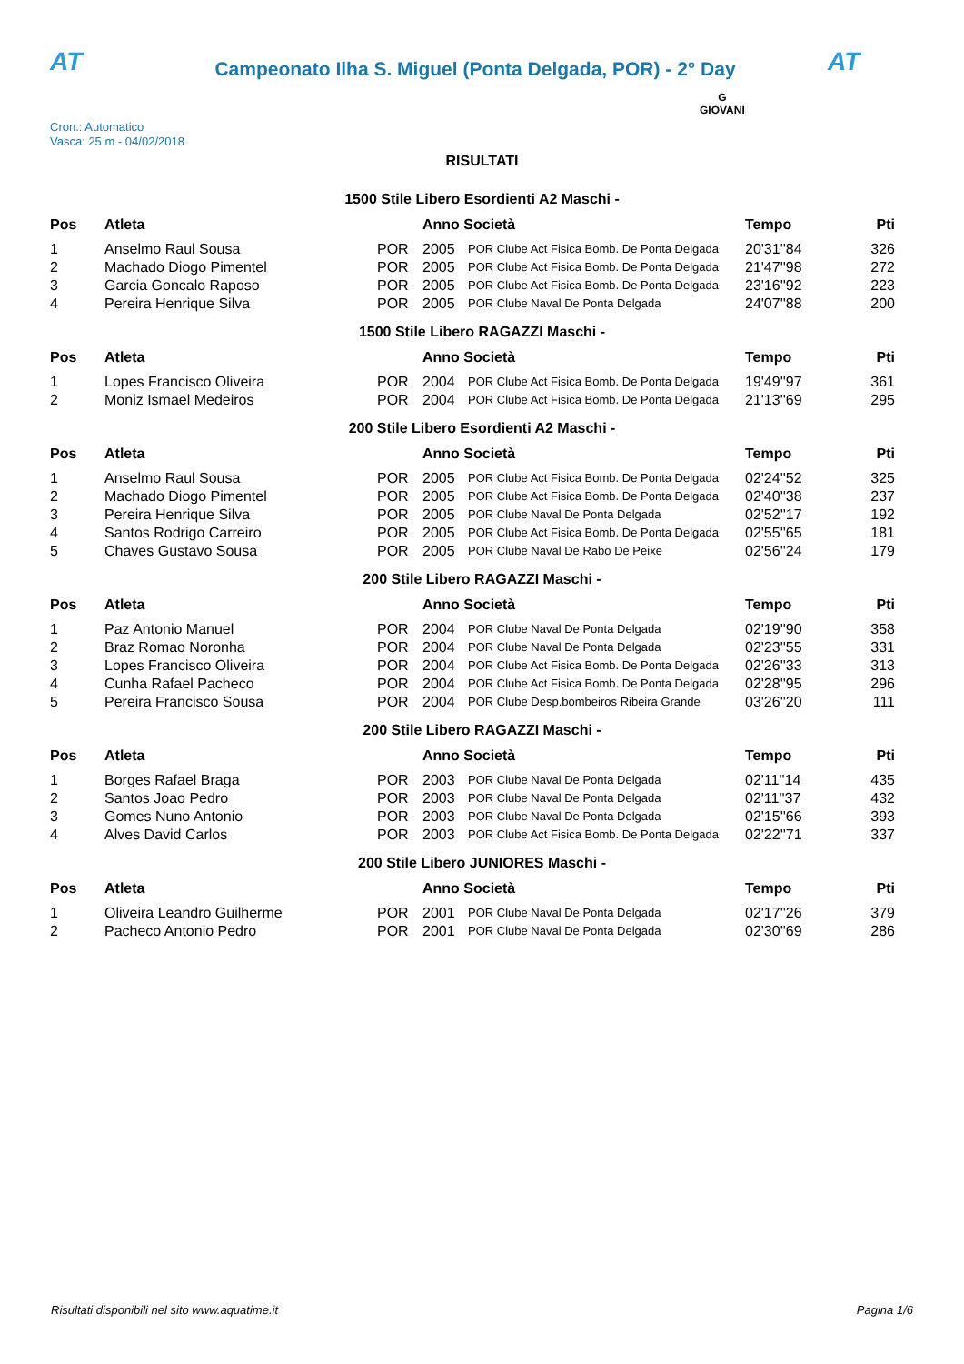AT
Campeonato Ilha S. Miguel (Ponta Delgada, POR) - 2° Day
AT
Cron.: Automatico
Vasca: 25 m - 04/02/2018
G
GIOVANI
RISULTATI
1500 Stile Libero Esordienti A2 Maschi -
| Pos | Atleta | | Anno Società | | Tempo | Pti |
| --- | --- | --- | --- | --- | --- | --- |
| 1 | Anselmo Raul Sousa | POR | 2005 | POR Clube Act Fisica Bomb. De Ponta Delgada | 20'31''84 | 326 |
| 2 | Machado Diogo Pimentel | POR | 2005 | POR Clube Act Fisica Bomb. De Ponta Delgada | 21'47''98 | 272 |
| 3 | Garcia Goncalo Raposo | POR | 2005 | POR Clube Act Fisica Bomb. De Ponta Delgada | 23'16''92 | 223 |
| 4 | Pereira Henrique Silva | POR | 2005 | POR Clube Naval De Ponta Delgada | 24'07''88 | 200 |
1500 Stile Libero RAGAZZI Maschi -
| Pos | Atleta | | Anno Società | | Tempo | Pti |
| --- | --- | --- | --- | --- | --- | --- |
| 1 | Lopes Francisco Oliveira | POR | 2004 | POR Clube Act Fisica Bomb. De Ponta Delgada | 19'49''97 | 361 |
| 2 | Moniz Ismael Medeiros | POR | 2004 | POR Clube Act Fisica Bomb. De Ponta Delgada | 21'13''69 | 295 |
200 Stile Libero Esordienti A2 Maschi -
| Pos | Atleta | | Anno Società | | Tempo | Pti |
| --- | --- | --- | --- | --- | --- | --- |
| 1 | Anselmo Raul Sousa | POR | 2005 | POR Clube Act Fisica Bomb. De Ponta Delgada | 02'24''52 | 325 |
| 2 | Machado Diogo Pimentel | POR | 2005 | POR Clube Act Fisica Bomb. De Ponta Delgada | 02'40''38 | 237 |
| 3 | Pereira Henrique Silva | POR | 2005 | POR Clube Naval De Ponta Delgada | 02'52''17 | 192 |
| 4 | Santos Rodrigo Carreiro | POR | 2005 | POR Clube Act Fisica Bomb. De Ponta Delgada | 02'55''65 | 181 |
| 5 | Chaves Gustavo Sousa | POR | 2005 | POR Clube Naval De Rabo De Peixe | 02'56''24 | 179 |
200 Stile Libero RAGAZZI Maschi -
| Pos | Atleta | | Anno Società | | Tempo | Pti |
| --- | --- | --- | --- | --- | --- | --- |
| 1 | Paz Antonio Manuel | POR | 2004 | POR Clube Naval De Ponta Delgada | 02'19''90 | 358 |
| 2 | Braz Romao Noronha | POR | 2004 | POR Clube Naval De Ponta Delgada | 02'23''55 | 331 |
| 3 | Lopes Francisco Oliveira | POR | 2004 | POR Clube Act Fisica Bomb. De Ponta Delgada | 02'26''33 | 313 |
| 4 | Cunha Rafael Pacheco | POR | 2004 | POR Clube Act Fisica Bomb. De Ponta Delgada | 02'28''95 | 296 |
| 5 | Pereira Francisco Sousa | POR | 2004 | POR Clube Desp.bombeiros Ribeira Grande | 03'26''20 | 111 |
200 Stile Libero RAGAZZI Maschi -
| Pos | Atleta | | Anno Società | | Tempo | Pti |
| --- | --- | --- | --- | --- | --- | --- |
| 1 | Borges Rafael Braga | POR | 2003 | POR Clube Naval De Ponta Delgada | 02'11''14 | 435 |
| 2 | Santos Joao Pedro | POR | 2003 | POR Clube Naval De Ponta Delgada | 02'11''37 | 432 |
| 3 | Gomes Nuno Antonio | POR | 2003 | POR Clube Naval De Ponta Delgada | 02'15''66 | 393 |
| 4 | Alves David Carlos | POR | 2003 | POR Clube Act Fisica Bomb. De Ponta Delgada | 02'22''71 | 337 |
200 Stile Libero JUNIORES Maschi -
| Pos | Atleta | | Anno Società | | Tempo | Pti |
| --- | --- | --- | --- | --- | --- | --- |
| 1 | Oliveira Leandro Guilherme | POR | 2001 | POR Clube Naval De Ponta Delgada | 02'17''26 | 379 |
| 2 | Pacheco Antonio Pedro | POR | 2001 | POR Clube Naval De Ponta Delgada | 02'30''69 | 286 |
Risultati disponibili nel sito www.aquatime.it Pagina 1/6